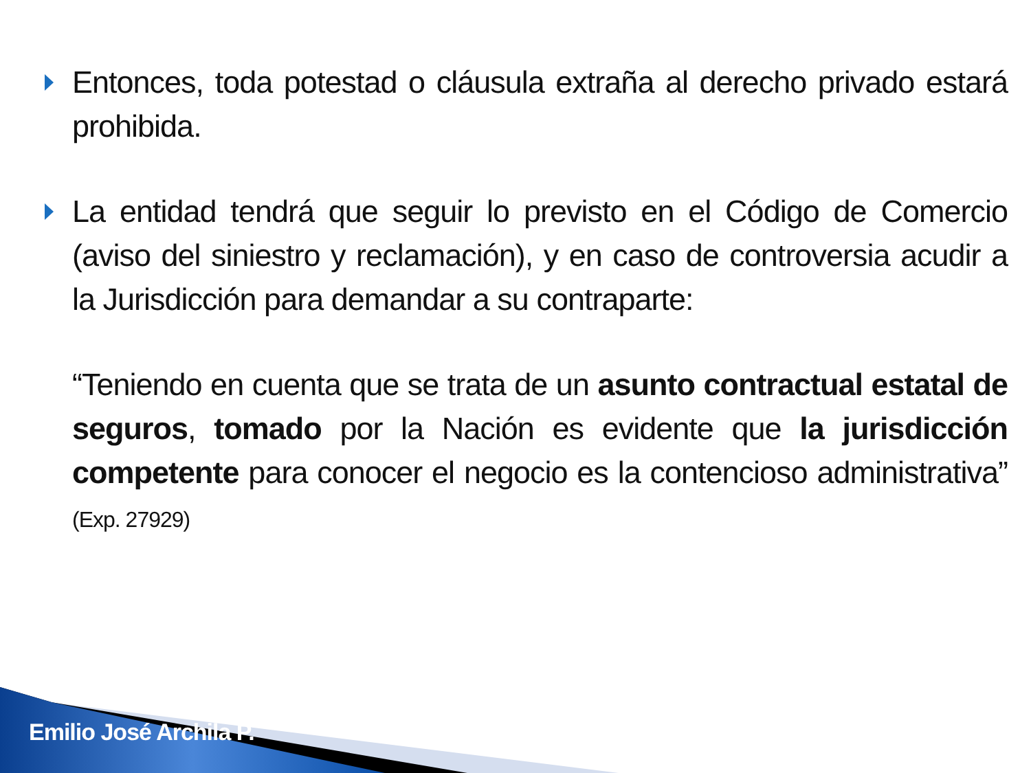Entonces, toda potestad o cláusula extraña al derecho privado estará prohibida.
La entidad tendrá que seguir lo previsto en el Código de Comercio (aviso del siniestro y reclamación), y en caso de controversia acudir a la Jurisdicción para demandar a su contraparte:
“Teniendo en cuenta que se trata de un asunto contractual estatal de seguros, tomado por la Nación es evidente que la jurisdicción competente para conocer el negocio es la contencioso administrativa” (Exp. 27929)
Emilio José Archila P.